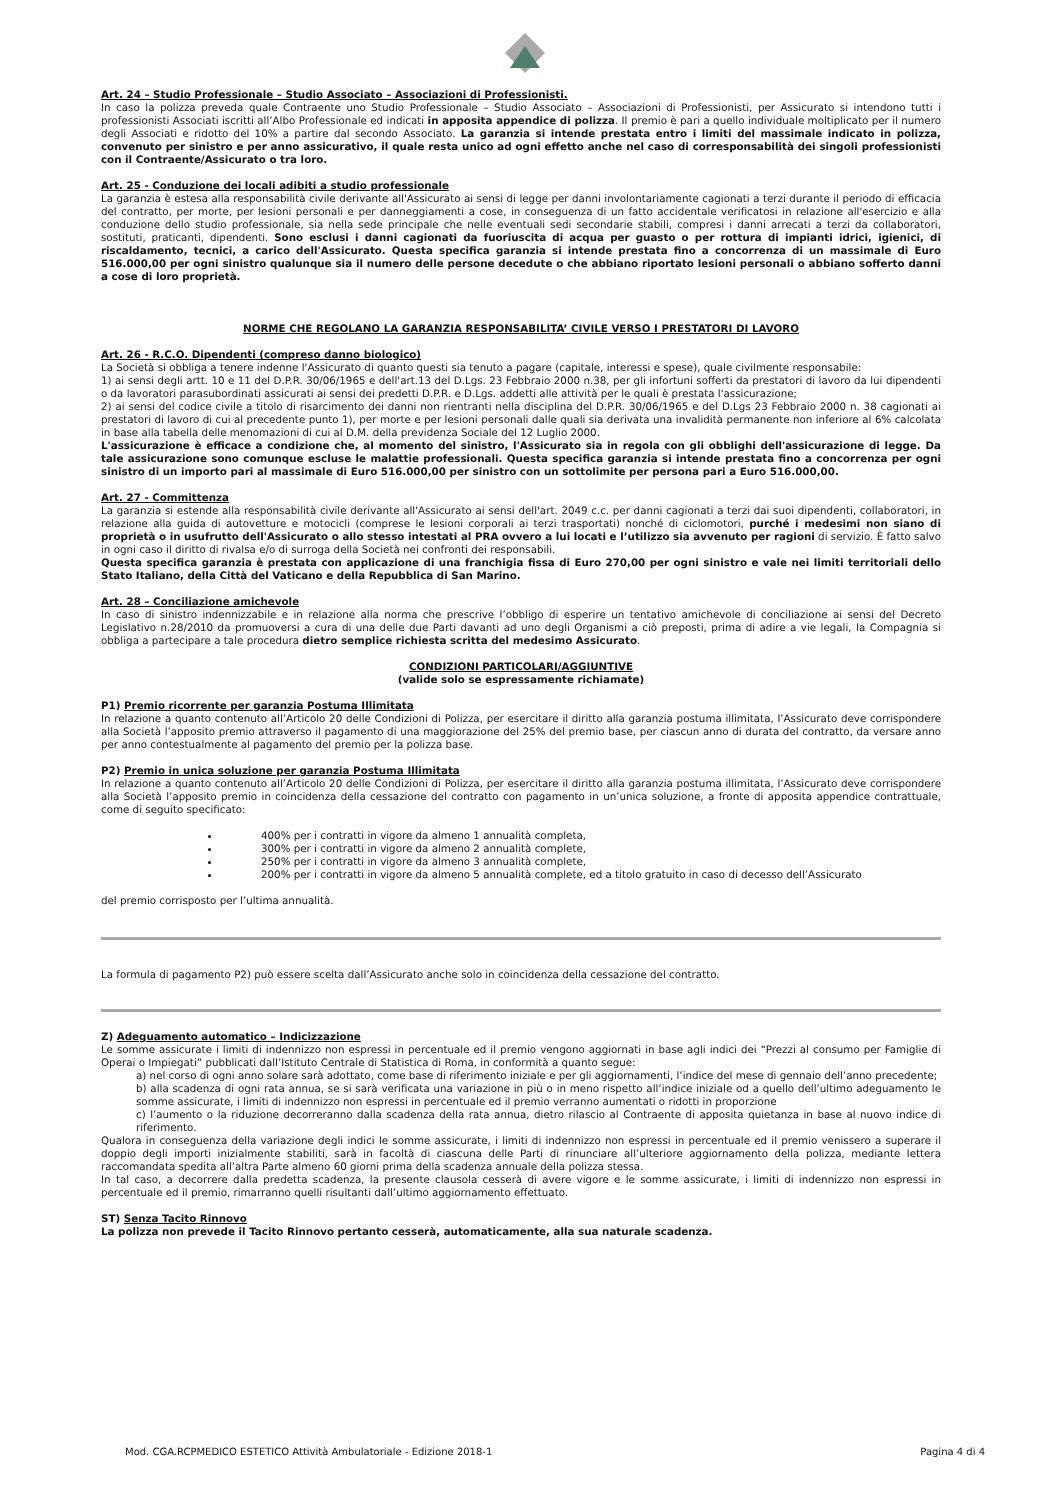Art. 24 – Studio Professionale – Studio Associato – Associazioni di Professionisti.
In caso la polizza preveda quale Contraente uno Studio Professionale – Studio Associato – Associazioni di Professionisti, per Assicurato si intendono tutti i professionisti Associati iscritti all’Albo Professionale ed indicati in apposita appendice di polizza. Il premio è pari a quello individuale moltiplicato per il numero degli Associati e ridotto del 10% a partire dal secondo Associato. La garanzia si intende prestata entro i limiti del massimale indicato in polizza, convenuto per sinistro e per anno assicurativo, il quale resta unico ad ogni effetto anche nel caso di corresponsabilità dei singoli professionisti con il Contraente/Assicurato o tra loro.
Art. 25 - Conduzione dei locali adibiti a studio professionale
La garanzia è estesa alla responsabilità civile derivante all'Assicurato ai sensi di legge per danni involontariamente cagionati a terzi durante il periodo di efficacia del contratto, per morte, per lesioni personali e per danneggiamenti a cose, in conseguenza di un fatto accidentale verificatosi in relazione all'esercizio e alla conduzione dello studio professionale, sia nella sede principale che nelle eventuali sedi secondarie stabili, compresi i danni arrecati a terzi da collaboratori, sostituti, praticanti, dipendenti. Sono esclusi i danni cagionati da fuoriuscita di acqua per guasto o per rottura di impianti idrici, igienici, di riscaldamento, tecnici, a carico dell'Assicurato. Questa specifica garanzia si intende prestata fino a concorrenza di un massimale di Euro 516.000,00 per ogni sinistro qualunque sia il numero delle persone decedute o che abbiano riportato lesioni personali o abbiano sofferto danni a cose di loro proprietà.
NORME CHE REGOLANO LA GARANZIA RESPONSABILITA’ CIVILE VERSO I PRESTATORI DI LAVORO
Art. 26 - R.C.O. Dipendenti (compreso danno biologico)
La Società si obbliga a tenere indenne l'Assicurato di quanto questi sia tenuto a pagare (capitale, interessi e spese), quale civilmente responsabile:
1) ai sensi degli artt. 10 e 11 del D.P.R. 30/06/1965 e dell'art.13 del D.Lgs. 23 Febbraio 2000 n.38, per gli infortuni sofferti da prestatori di lavoro da lui dipendenti o da lavoratori parasubordinati assicurati ai sensi dei predetti D.P.R. e D.Lgs. addetti alle attività per le quali è prestata l'assicurazione;
2) ai sensi del codice civile a titolo di risarcimento dei danni non rientranti nella disciplina del D.P.R. 30/06/1965 e del D.Lgs 23 Febbraio 2000 n. 38 cagionati ai prestatori di lavoro di cui al precedente punto 1), per morte e per lesioni personali dalle quali sia derivata una invalidità permanente non inferiore al 6% calcolata in base alla tabella delle menomazioni di cui al D.M. della previdenza Sociale del 12 Luglio 2000.
L'assicurazione è efficace a condizione che, al momento del sinistro, l'Assicurato sia in regola con gli obblighi dell'assicurazione di legge. Da tale assicurazione sono comunque escluse le malattie professionali. Questa specifica garanzia si intende prestata fino a concorrenza per ogni sinistro di un importo pari al massimale di Euro 516.000,00 per sinistro con un sottolimite per persona pari a Euro 516.000,00.
Art. 27 - Committenza
La garanzia si estende alla responsabilità civile derivante all'Assicurato ai sensi dell'art. 2049 c.c. per danni cagionati a terzi dai suoi dipendenti, collaboratori, in relazione alla guida di autovetture e motocicli (comprese le lesioni corporali ai terzi trasportati) nonché di ciclomotori, purché i medesimi non siano di proprietà o in usufrutto dell'Assicurato o allo stesso intestati al PRA ovvero a lui locati e l’utilizzo sia avvenuto per ragioni di servizio. È fatto salvo in ogni caso il diritto di rivalsa e/o di surroga della Società nei confronti dei responsabili.
Questa specifica garanzia è prestata con applicazione di una franchigia fissa di Euro 270,00 per ogni sinistro e vale nei limiti territoriali dello Stato Italiano, della Città del Vaticano e della Repubblica di San Marino.
Art. 28 – Conciliazione amichevole
In caso di sinistro indennizzabile e in relazione alla norma che prescrive l’obbligo di esperire un tentativo amichevole di conciliazione ai sensi del Decreto Legislativo n.28/2010 da promuoversi a cura di una delle due Parti davanti ad uno degli Organismi a ciò preposti, prima di adire a vie legali, la Compagnia si obbliga a partecipare a tale procedura dietro semplice richiesta scritta del medesimo Assicurato.
CONDIZIONI PARTICOLARI/AGGIUNTIVE
(valide solo se espressamente richiamate)
P1) Premio ricorrente per garanzia Postuma Illimitata
In relazione a quanto contenuto all’Articolo 20 delle Condizioni di Polizza, per esercitare il diritto alla garanzia postuma illimitata, l’Assicurato deve corrispondere alla Società l’apposito premio attraverso il pagamento di una maggiorazione del 25% del premio base, per ciascun anno di durata del contratto, da versare anno per anno contestualmente al pagamento del premio per la polizza base.
P2) Premio in unica soluzione per garanzia Postuma Illimitata
In relazione a quanto contenuto all’Articolo 20 delle Condizioni di Polizza, per esercitare il diritto alla garanzia postuma illimitata, l’Assicurato deve corrispondere alla Società l’apposito premio in coincidenza della cessazione del contratto con pagamento in un’unica soluzione, a fronte di apposita appendice contrattuale, come di seguito specificato:
400% per i contratti in vigore da almeno 1 annualità completa,
300% per i contratti in vigore da almeno 2 annualità complete,
250% per i contratti in vigore da almeno 3 annualità complete,
200% per i contratti in vigore da almeno 5 annualità complete, ed a titolo gratuito in caso di decesso dell’Assicurato
del premio corrisposto per l’ultima annualità.
La formula di pagamento P2) può essere scelta dall’Assicurato anche solo in coincidenza della cessazione del contratto.
Z) Adeguamento automatico – Indicizzazione
Le somme assicurate i limiti di indennizzo non espressi in percentuale ed il premio vengono aggiornati in base agli indici dei “Prezzi al consumo per Famiglie di Operai o Impiegati” pubblicati dall’Istituto Centrale di Statistica di Roma, in conformità a quanto segue:
a) nel corso di ogni anno solare sarà adottato, come base di riferimento iniziale e per gli aggiornamenti, l’indice del mese di gennaio dell’anno precedente;
b) alla scadenza di ogni rata annua, se si sarà verificata una variazione in più o in meno rispetto all’indice iniziale od a quello dell’ultimo adeguamento le somme assicurate, i limiti di indennizzo non espressi in percentuale ed il premio verranno aumentati o ridotti in proporzione
c) l’aumento o la riduzione decorreranno dalla scadenza della rata annua, dietro rilascio al Contraente di apposita quietanza in base al nuovo indice di riferimento.
Qualora in conseguenza della variazione degli indici le somme assicurate, i limiti di indennizzo non espressi in percentuale ed il premio venissero a superare il doppio degli importi inizialmente stabiliti, sarà in facoltà di ciascuna delle Parti di rinunciare all’ulteriore aggiornamento della polizza, mediante lettera raccomandata spedita all’altra Parte almeno 60 giorni prima della scadenza annuale della polizza stessa.
In tal caso, a decorrere dalla predetta scadenza, la presente clausola cesserà di avere vigore e le somme assicurate, i limiti di indennizzo non espressi in percentuale ed il premio, rimarranno quelli risultanti dall’ultimo aggiornamento effettuato.
ST) Senza Tacito Rinnovo
La polizza non prevede il Tacito Rinnovo pertanto cesserà, automaticamente, alla sua naturale scadenza.
Mod. CGA.RCPMEDICO ESTETICO Attività Ambulatoriale - Edizione 2018-1 Pagina 4 di 4